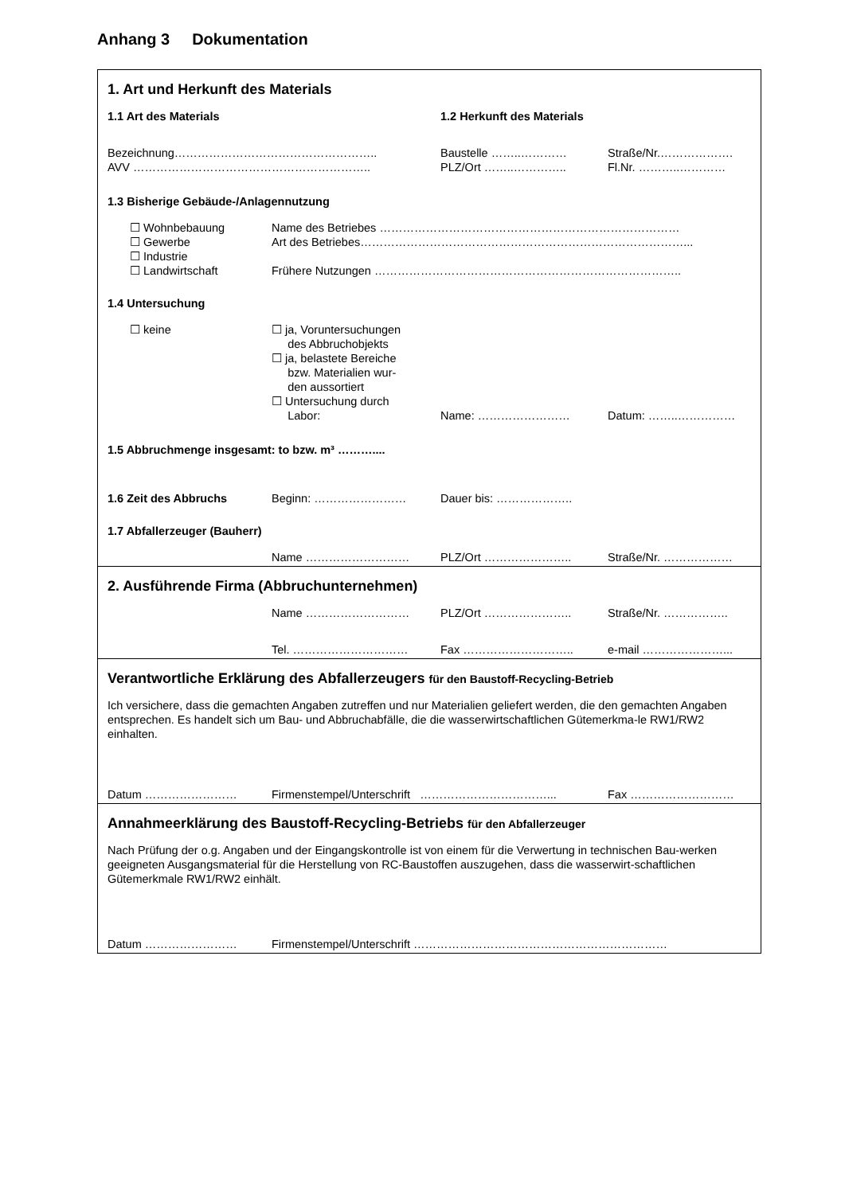Anhang 3 Dokumentation
1. Art und Herkunft des Materials
1.1 Art des Materials 1.2 Herkunft des Materials
Bezeichnung…………………………………………….. Baustelle ……..………… Straße/Nr.……………….
AVV …………………………………………………….. PLZ/Ort ……..………….. Fl.Nr. ………..…………
1.3 Bisherige Gebäude-/Anlagennutzung
☐ Wohnbebauung Name des Betriebes ……………………………………………………………………
☐ Gewerbe Art des Betriebes…………………………………………………………………………...
☐ Industrie
☐ Landwirtschaft Frühere Nutzungen ……………………………………………………………………..
1.4 Untersuchung
☐ keine ☐ ja, Voruntersuchungen
des Abbruchobjekts
☐ ja, belastete Bereiche
bzw. Materialien wur-
den aussortiert
☐ Untersuchung durch
Labor:
Name: …………………… Datum: ……..……………
1.5 Abbruchmenge insgesamt: to bzw. m³ ………....
1.6 Zeit des Abbruchs Beginn: …………………… Dauer bis: ………………..
1.7 Abfallerzeuger (Bauherr)
Name ……………………… PLZ/Ort ………………….. Straße/Nr. ………………
2. Ausführende Firma (Abbruchunternehmen)
Name ……………………… PLZ/Ort ………………….. Straße/Nr. ……………..
Tel. ………………………… Fax ……………………….. e-mail …………………...
Verantwortliche Erklärung des Abfallerzeugers für den Baustoff-Recycling-Betrieb
Ich versichere, dass die gemachten Angaben zutreffen und nur Materialien geliefert werden, die den gemachten Angaben entsprechen. Es handelt sich um Bau- und Abbruchabfälle, die die wasserwirtschaftlichen Gütemerkma-le RW1/RW2 einhalten.
Datum …………………… Firmenstempel/Unterschrift ……………………………... Fax ………………………
Annahmeerklärung des Baustoff-Recycling-Betriebs für den Abfallerzeuger
Nach Prüfung der o.g. Angaben und der Eingangskontrolle ist von einem für die Verwertung in technischen Bau-werken geeigneten Ausgangsmaterial für die Herstellung von RC-Baustoffen auszugehen, dass die wasserwirt-schaftlichen Gütemerkmale RW1/RW2 einhält.
Datum …………………… Firmenstempel/Unterschrift …………………………………………………………